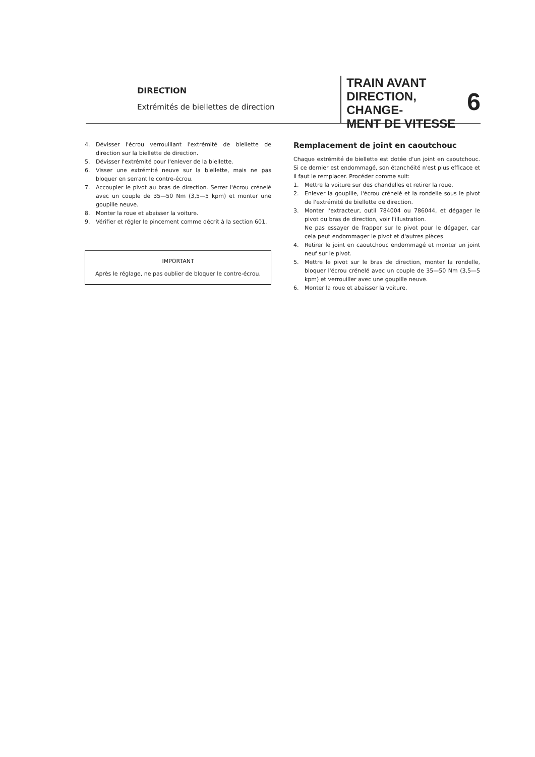DIRECTION
Extrémités de biellettes de direction
TRAIN AVANT
DIRECTION, CHANGE-
MENT DE VITESSE
6
4. Dévisser l'écrou verrouillant l'extrémité de biellette de direction sur la biellette de direction.
5. Dévisser l'extrémité pour l'enlever de la biellette.
6. Visser une extrémité neuve sur la biellette, mais ne pas bloquer en serrant le contre-écrou.
7. Accoupler le pivot au bras de direction. Serrer l'écrou crénelé avec un couple de 35—50 Nm (3,5—5 kpm) et monter une goupille neuve.
8. Monter la roue et abaisser la voiture.
9. Vérifier et régler le pincement comme décrit à la section 601.
IMPORTANT
Après le réglage, ne pas oublier de bloquer le contre-écrou.
Remplacement de joint en caoutchouc
Chaque extrémité de biellette est dotée d'un joint en caoutchouc. Si ce dernier est endommagé, son étanchéité n'est plus efficace et il faut le remplacer. Procéder comme suit:
1. Mettre la voiture sur des chandelles et retirer la roue.
2. Enlever la goupille, l'écrou crénelé et la rondelle sous le pivot de l'extrémité de biellette de direction.
3. Monter l'extracteur, outil 784004 ou 786044, et dégager le pivot du bras de direction, voir l'illustration.
Ne pas essayer de frapper sur le pivot pour le dégager, car cela peut endommager le pivot et d'autres pièces.
4. Retirer le joint en caoutchouc endommagé et monter un joint neuf sur le pivot.
5. Mettre le pivot sur le bras de direction, monter la rondelle, bloquer l'écrou crénelé avec un couple de 35—50 Nm (3,5—5 kpm) et verrouiller avec une goupille neuve.
6. Monter la roue et abaisser la voiture.